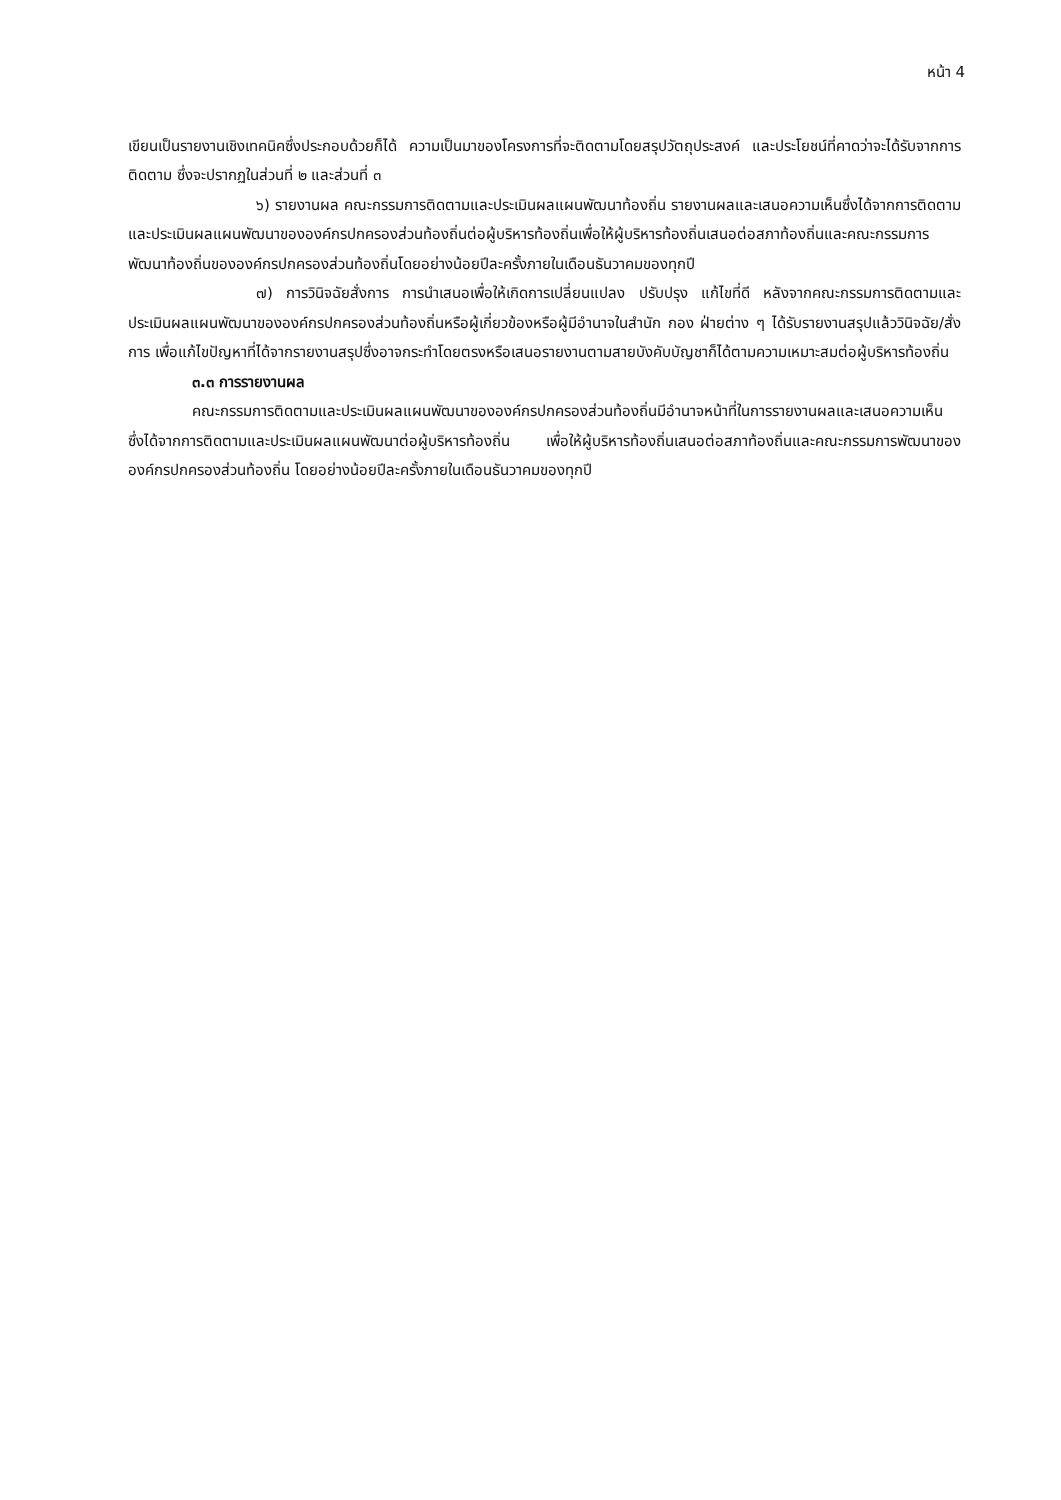หน้า 4
เขียนเป็นรายงานเชิงเทคนิคซึ่งประกอบด้วยก็ได้ ความเป็นมาของโครงการที่จะติดตามโดยสรุปวัตถุประสงค์ และประโยชน์ที่คาดว่าจะได้รับจากการติดตาม ซึ่งจะปรากฏในส่วนที่ ๒ และส่วนที่ ๓
๖) รายงานผล คณะกรรมการติดตามและประเมินผลแผนพัฒนาท้องถิ่น รายงานผลและเสนอความเห็นซึ่งได้จากการติดตามและประเมินผลแผนพัฒนาขององค์กรปกครองส่วนท้องถิ่นต่อผู้บริหารท้องถิ่นเพื่อให้ผู้บริหารท้องถิ่นเสนอต่อสภาท้องถิ่นและคณะกรรมการพัฒนาท้องถิ่นขององค์กรปกครองส่วนท้องถิ่นโดยอย่างน้อยปีละครั้งภายในเดือนธันวาคมของทุกปี
๗) การวินิจฉัยสั่งการ การนำเสนอเพื่อให้เกิดการเปลี่ยนแปลง ปรับปรุง แก้ไขที่ดี หลังจากคณะกรรมการติดตามและประเมินผลแผนพัฒนาขององค์กรปกครองส่วนท้องถิ่นหรือผู้เกี่ยวข้องหรือผู้มีอำนาจในสำนัก กอง ฝ่ายต่าง ๆ ได้รับรายงานสรุปแล้ววินิจฉัย/สั่งการ เพื่อแก้ไขปัญหาที่ได้จากรายงานสรุปซึ่งอาจกระทำโดยตรงหรือเสนอรายงานตามสายบังคับบัญชาก็ได้ตามความเหมาะสมต่อผู้บริหารท้องถิ่น
๓.๓ การรายงานผล
คณะกรรมการติดตามและประเมินผลแผนพัฒนาขององค์กรปกครองส่วนท้องถิ่นมีอำนาจหน้าที่ในการรายงานผลและเสนอความเห็น ซึ่งได้จากการติดตามและประเมินผลแผนพัฒนาต่อผู้บริหารท้องถิ่น เพื่อให้ผู้บริหารท้องถิ่นเสนอต่อสภาท้องถิ่นและคณะกรรมการพัฒนาขององค์กรปกครองส่วนท้องถิ่น โดยอย่างน้อยปีละครั้งภายในเดือนธันวาคมของทุกปี